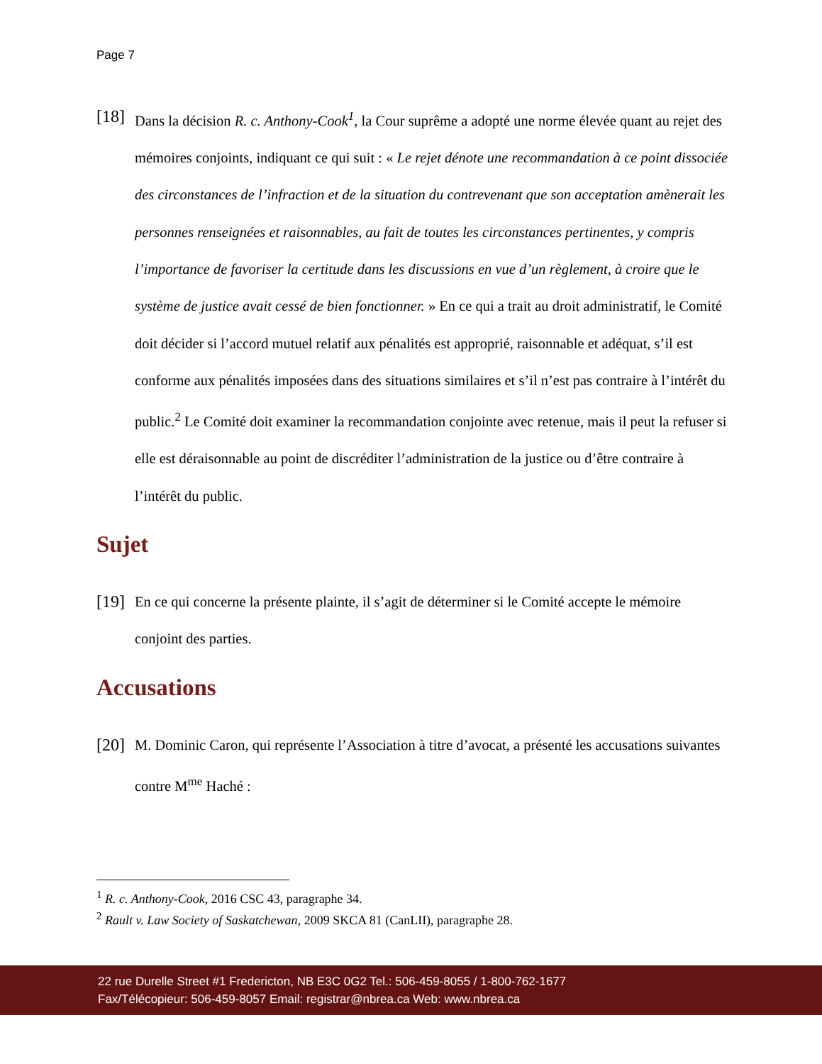Page 7
[18]
Dans la décision R. c. Anthony-Cook<sup>1</sup>, la Cour suprême a adopté une norme élevée quant au rejet des mémoires conjoints, indiquant ce qui suit : « Le rejet dénote une recommandation à ce point dissociée des circonstances de l’infraction et de la situation du contrevenant que son acceptation amènerait les personnes renseignées et raisonnables, au fait de toutes les circonstances pertinentes, y compris l’importance de favoriser la certitude dans les discussions en vue d’un règlement, à croire que le système de justice avait cessé de bien fonctionner. » En ce qui a trait au droit administratif, le Comité doit décider si l’accord mutuel relatif aux pénalités est approprié, raisonnable et adéquat, s’il est conforme aux pénalités imposées dans des situations similaires et s’il n’est pas contraire à l’intérêt du public.<sup>2</sup> Le Comité doit examiner la recommandation conjointe avec retenue, mais il peut la refuser si elle est déraisonnable au point de discréditer l’administration de la justice ou d’être contraire à l’intérêt du public.
Sujet
[19]
En ce qui concerne la présente plainte, il s’agit de déterminer si le Comité accepte le mémoire conjoint des parties.
Accusations
[20]
M. Dominic Caron, qui représente l’Association à titre d’avocat, a présenté les accusations suivantes contre M<sup>me</sup> Haché :
<sup>1</sup> R. c. Anthony-Cook, 2016 CSC 43, paragraphe 34.
<sup>2</sup> Rault v. Law Society of Saskatchewan, 2009 SKCA 81 (CanLII), paragraphe 28.
22 rue Durelle Street #1 Fredericton, NB E3C 0G2 Tel.: 506-459-8055 / 1-800-762-1677
Fax/Télécopieur: 506-459-8057 Email: registrar@nbrea.ca Web: www.nbrea.ca